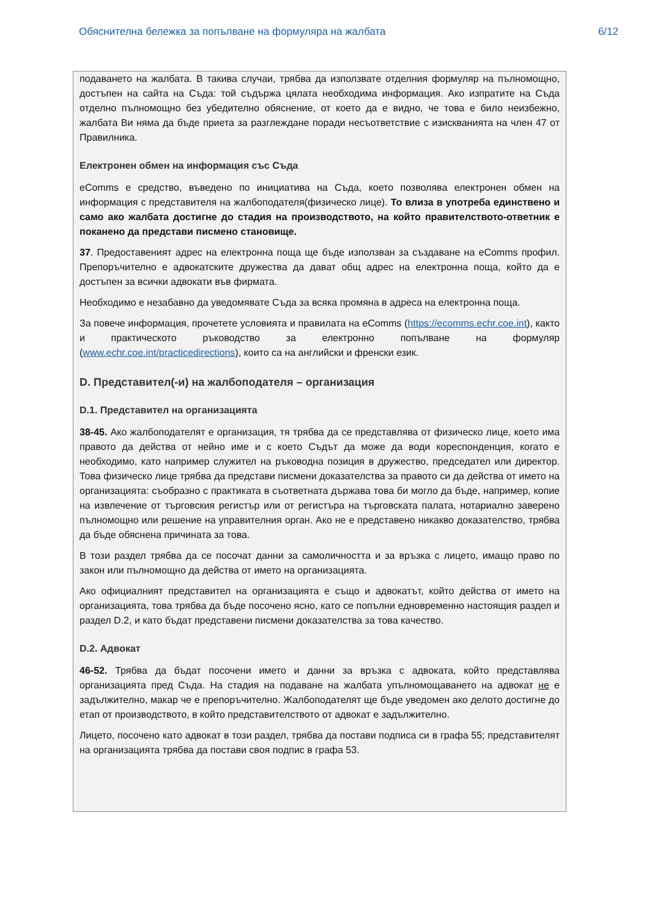Обяснителна бележка за попълване на формуляра на жалбата 6/12
подаването на жалбата. В такива случаи, трябва да използвате отделния формуляр на пълномощно, достъпен на сайта на Съда: той съдържа цялата необходима информация. Ако изпратите на Съда отделно пълномощно без убедително обяснение, от което да е видно, че това е било неизбежно, жалбата Ви няма да бъде приета за разглеждане поради несъответствие с изискванията на член 47 от Правилника.
Електронен обмен на информация със Съда
eComms е средство, въведено по инициатива на Съда, което позволява електронен обмен на информация с представителя на жалбоподателя(физическо лице). То влиза в употреба единствено и само ако жалбата достигне до стадия на производството, на който правителството-ответник е поканено да представи писмено становище.
37. Предоставеният адрес на електронна поща ще бъде използван за създаване на eComms профил. Препоръчително е адвокатските дружества да дават общ адрес на електронна поща, който да е достъпен за всички адвокати във фирмата.
Необходимо е незабавно да уведомявате Съда за всяка промяна в адреса на електронна поща.
За повече информация, прочетете условията и правилата на eComms (https://ecomms.echr.coe.int), както и практическото ръководство за електронно попълване на формуляр (www.echr.coe.int/practicedirections), които са на английски и френски език.
D. Представител(-и) на жалбоподателя – организация
D.1. Представител на организацията
38-45. Ако жалбоподателят е организация, тя трябва да се представлява от физическо лице, което има правото да действа от нейно име и с което Съдът да може да води кореспонденция, когато е необходимо, като например служител на ръководна позиция в дружество, председател или директор. Това физическо лице трябва да представи писмени доказателства за правото си да действа от името на организацията: съобразно с практиката в съответната държава това би могло да бъде, например, копие на извлечение от търговския регистър или от регистъра на търговската палата, нотариално заверено пълномощно или решение на управителния орган. Ако не е представено никакво доказателство, трябва да бъде обяснена причината за това.
В този раздел трябва да се посочат данни за самоличността и за връзка с лицето, имащо право по закон или пълномощно да действа от името на организацията.
Ако официалният представител на организацията е също и адвокатът, който действа от името на организацията, това трябва да бъде посочено ясно, като се попълни едновременно настоящия раздел и раздел D.2, и като бъдат представени писмени доказателства за това качество.
D.2. Адвокат
46-52. Трябва да бъдат посочени името и данни за връзка с адвоката, който представлява организацията пред Съда. На стадия на подаване на жалбата упълномощаването на адвокат не е задължително, макар че е препоръчително. Жалбоподателят ще бъде уведомен ако делото достигне до етап от производството, в който представителството от адвокат е задължително.
Лицето, посочено като адвокат в този раздел, трябва да постави подписа си в графа 55; представителят на организацията трябва да постави своя подпис в графа 53.